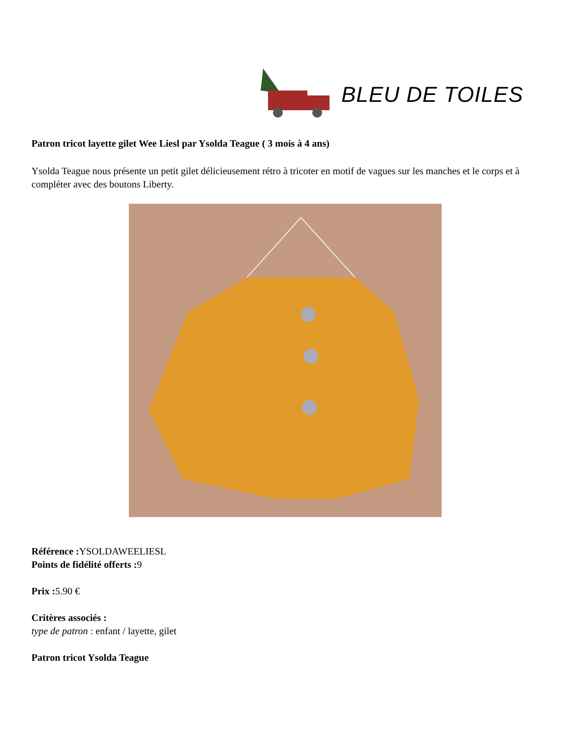BLEU DE TOILES
Patron tricot layette gilet Wee Liesl par Ysolda Teague ( 3 mois à 4 ans)
Ysolda Teague nous présente un petit gilet délicieusement rétro à tricoter en motif de vagues sur les manches et le corps et à compléter avec des boutons Liberty.
Référence : YSOLDAWEELIESL
Points de fidélité offerts : 9
Prix : 5.90 €
Critères associés :
type de patron : enfant / layette, gilet
Patron tricot Ysolda Teague